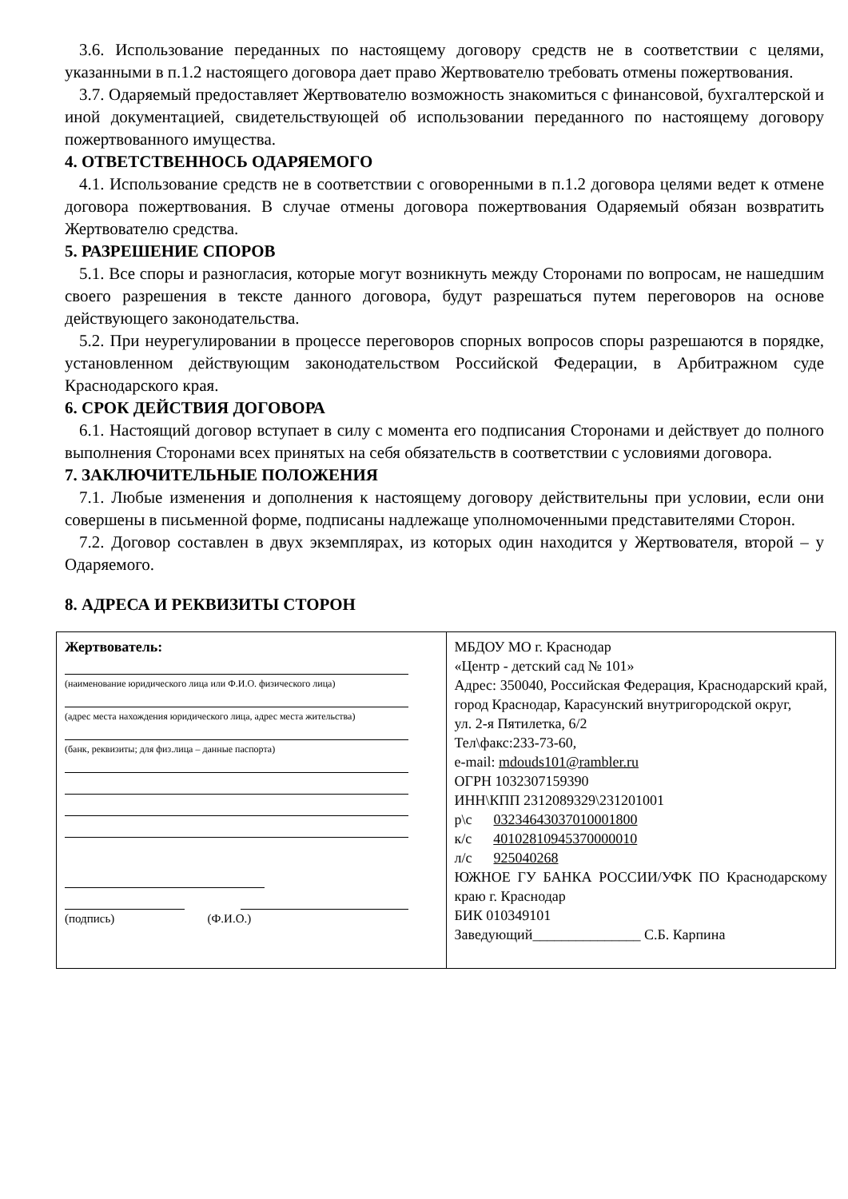3.6. Использование переданных по настоящему договору средств не в соответствии с целями, указанными в п.1.2 настоящего договора дает право Жертвователю требовать отмены пожертвования.
3.7. Одаряемый предоставляет Жертвователю возможность знакомиться с финансовой, бухгалтерской и иной документацией, свидетельствующей об использовании переданного по настоящему договору пожертвованного имущества.
4. ОТВЕТСТВЕННОСЬ ОДАРЯЕМОГО
4.1. Использование средств не в соответствии с оговоренными в п.1.2 договора целями ведет к отмене договора пожертвования. В случае отмены договора пожертвования Одаряемый обязан возвратить Жертвователю средства.
5. РАЗРЕШЕНИЕ СПОРОВ
5.1. Все споры и разногласия, которые могут возникнуть между Сторонами по вопросам, не нашедшим своего разрешения в тексте данного договора, будут разрешаться путем переговоров на основе действующего законодательства.
5.2. При неурегулировании в процессе переговоров спорных вопросов споры разрешаются в порядке, установленном действующим законодательством Российской Федерации, в Арбитражном суде Краснодарского края.
6. СРОК ДЕЙСТВИЯ ДОГОВОРА
6.1. Настоящий договор вступает в силу с момента его подписания Сторонами и действует до полного выполнения Сторонами всех принятых на себя обязательств в соответствии с условиями договора.
7. ЗАКЛЮЧИТЕЛЬНЫЕ ПОЛОЖЕНИЯ
7.1. Любые изменения и дополнения к настоящему договору действительны при условии, если они совершены в письменной форме, подписаны надлежаще уполномоченными представителями Сторон.
7.2. Договор составлен в двух экземплярах, из которых один находится у Жертвователя, второй – у Одаряемого.
8. АДРЕСА И РЕКВИЗИТЫ СТОРОН
| Жертвователь: (наименование юридического лица или Ф.И.О. физического лица) (адрес места нахождения юридического лица, адрес места жительства) (банк, реквизиты; для физ.лица – данные паспорта) (подпись) (Ф.И.О.) | МБДОУ МО г. Краснодар «Центр - детский сад № 101» Адрес: 350040, Российская Федерация, Краснодарский край, город Краснодар, Карасунский внутригородской округ, ул. 2-я Пятилетка, 6/2 Тел\факс:233-73-60, e-mail: mdouds101@rambler.ru ОГРН 1032307159390 ИНН\КПП 2312089329\231201001 р\с 03234643037010001800 к/с 40102810945370000010 л/с 925040268 ЮЖНОЕ ГУ БАНКА РОССИИ/УФК ПО Краснодарскому краю г. Краснодар БИК 010349101 Заведующий_______________ С.Б. Карпина |